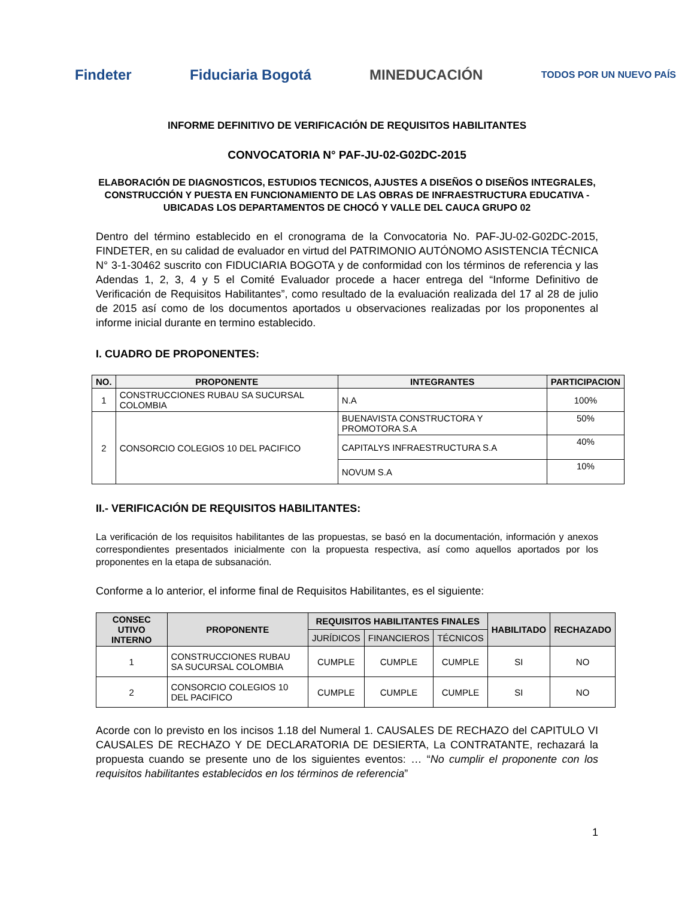Findeter Fiduciaria Bogotá MINEDUCACIÓN
TODOS POR UN NUEVO PAÍS
INFORME DEFINITIVO DE VERIFICACIÓN DE REQUISITOS HABILITANTES
CONVOCATORIA N° PAF-JU-02-G02DC-2015
ELABORACIÓN DE DIAGNOSTICOS, ESTUDIOS TECNICOS, AJUSTES A DISEÑOS O DISEÑOS INTEGRALES, CONSTRUCCIÓN Y PUESTA EN FUNCIONAMIENTO DE LAS OBRAS DE INFRAESTRUCTURA EDUCATIVA - UBICADAS LOS DEPARTAMENTOS DE CHOCÓ Y VALLE DEL CAUCA GRUPO 02
Dentro del término establecido en el cronograma de la Convocatoria No. PAF-JU-02-G02DC-2015, FINDETER, en su calidad de evaluador en virtud del PATRIMONIO AUTÓNOMO ASISTENCIA TÉCNICA N° 3-1-30462 suscrito con FIDUCIARIA BOGOTA y de conformidad con los términos de referencia y las Adendas 1, 2, 3, 4 y 5 el Comité Evaluador procede a hacer entrega del “Informe Definitivo de Verificación de Requisitos Habilitantes”, como resultado de la evaluación realizada del 17 al 28 de julio de 2015 así como de los documentos aportados u observaciones realizadas por los proponentes al informe inicial durante en termino establecido.
I. CUADRO DE PROPONENTES:
| NO. | PROPONENTE | INTEGRANTES | PARTICIPACION |
| --- | --- | --- | --- |
| 1 | CONSTRUCCIONES RUBAU SA SUCURSAL COLOMBIA | N.A | 100% |
| 2 | CONSORCIO COLEGIOS 10 DEL PACIFICO | BUENAVISTA CONSTRUCTORA Y PROMOTORA S.A | 50% |
| | | CAPITALYS INFRAESTRUCTURA S.A | 40% |
| | | NOVUM S.A | 10% |
II.- VERIFICACIÓN DE REQUISITOS HABILITANTES:
La verificación de los requisitos habilitantes de las propuestas, se basó en la documentación, información y anexos correspondientes presentados inicialmente con la propuesta respectiva, así como aquellos aportados por los proponentes en la etapa de subsanación.
Conforme a lo anterior, el informe final de Requisitos Habilitantes, es el siguiente:
| CONSEC UTIVO INTERNO | PROPONENTE | REQUISITOS HABILITANTES FINALES | | | HABILITADO | RECHAZADO |
| --- | --- | --- | --- | --- | --- | --- |
| | | JURÍDICOS | FINANCIEROS | TÉCNICOS | | |
| 1 | CONSTRUCCIONES RUBAU SA SUCURSAL COLOMBIA | CUMPLE | CUMPLE | CUMPLE | SI | NO |
| 2 | CONSORCIO COLEGIOS 10 DEL PACIFICO | CUMPLE | CUMPLE | CUMPLE | SI | NO |
Acorde con lo previsto en los incisos 1.18 del Numeral 1. CAUSALES DE RECHAZO del CAPITULO VI CAUSALES DE RECHAZO Y DE DECLARATORIA DE DESIERTA, La CONTRATANTE, rechazará la propuesta cuando se presente uno de los siguientes eventos: … “No cumplir el proponente con los requisitos habilitantes establecidos en los términos de referencia”
1